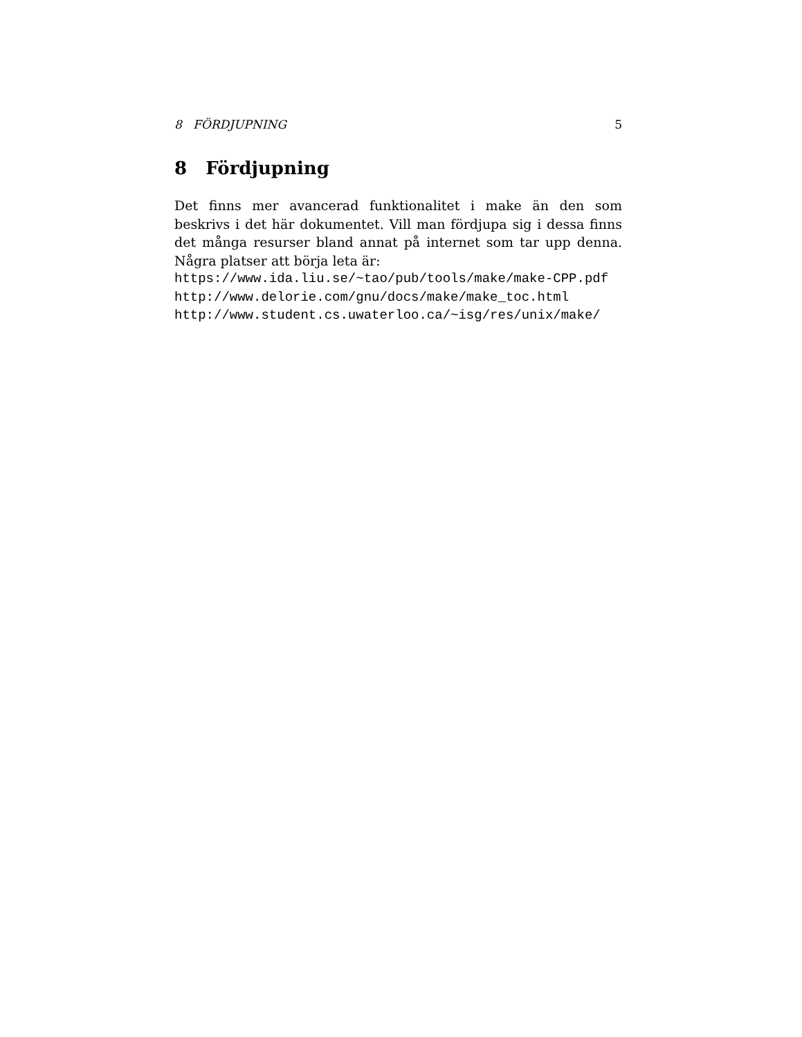8 FÖRDJUPNING 5
8 Fördjupning
Det finns mer avancerad funktionalitet i make än den som beskrivs i det här dokumentet. Vill man fördjupa sig i dessa finns det många resurser bland annat på internet som tar upp denna. Några platser att börja leta är:
https://www.ida.liu.se/~tao/pub/tools/make/make-CPP.pdf
http://www.delorie.com/gnu/docs/make/make_toc.html
http://www.student.cs.uwaterloo.ca/~isg/res/unix/make/